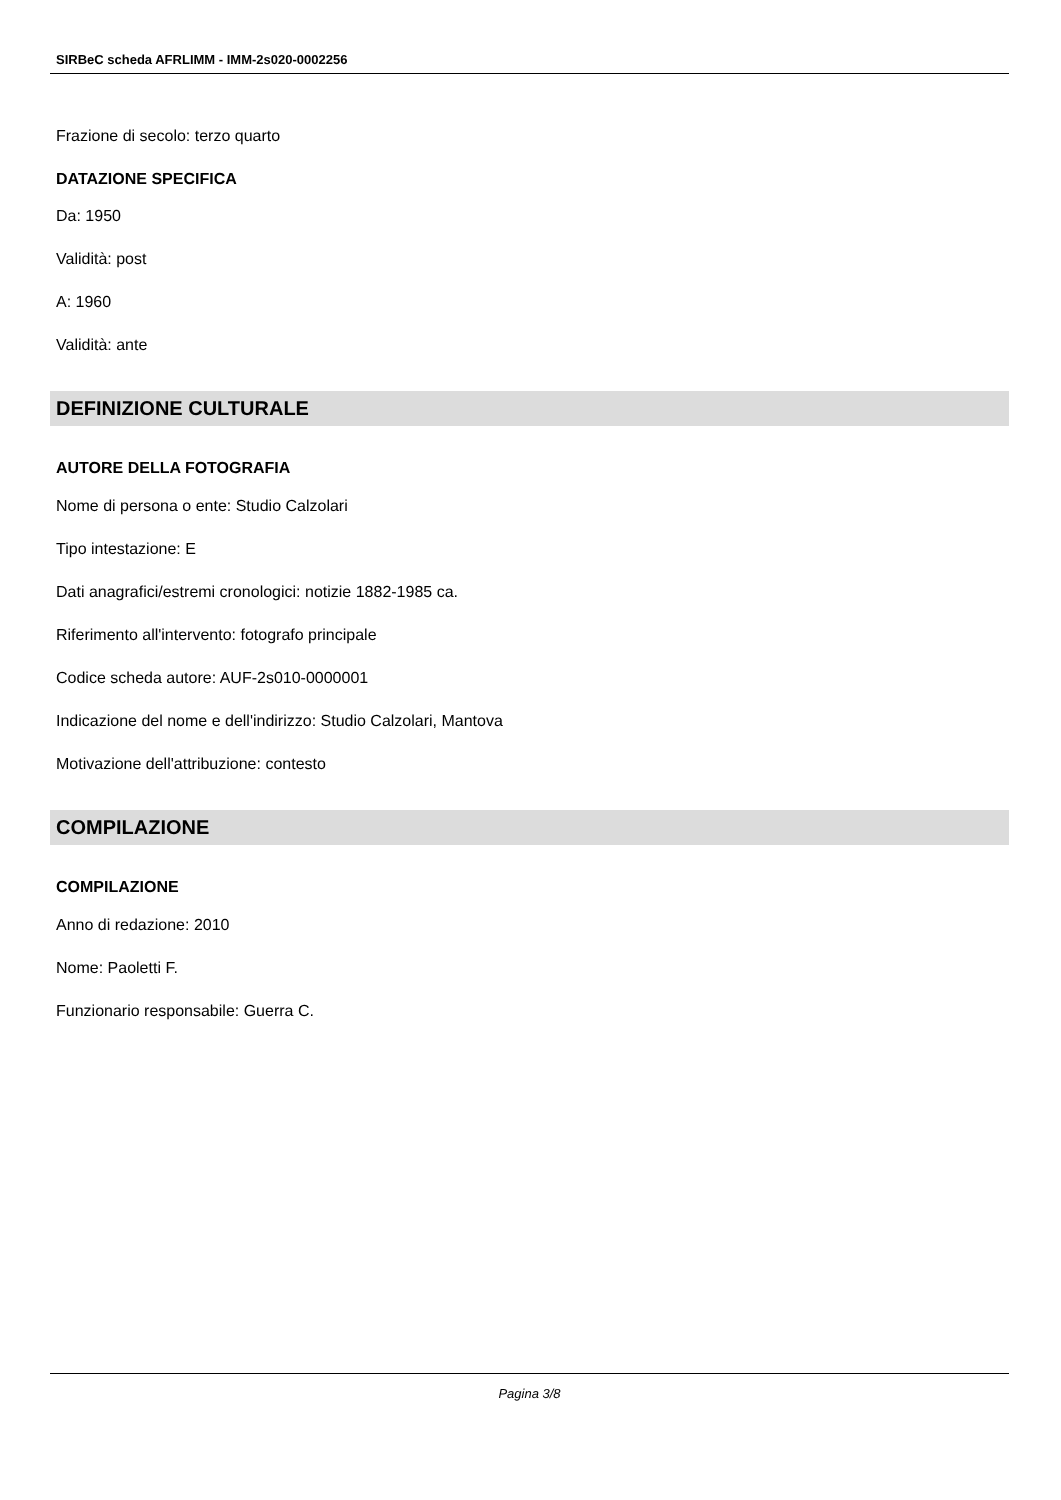SIRBeC scheda AFRLIMM - IMM-2s020-0002256
Frazione di secolo: terzo quarto
DATAZIONE SPECIFICA
Da: 1950
Validità: post
A: 1960
Validità: ante
DEFINIZIONE CULTURALE
AUTORE DELLA FOTOGRAFIA
Nome di persona o ente: Studio Calzolari
Tipo intestazione: E
Dati anagrafici/estremi cronologici: notizie 1882-1985 ca.
Riferimento all'intervento: fotografo principale
Codice scheda autore: AUF-2s010-0000001
Indicazione del nome e dell'indirizzo: Studio Calzolari, Mantova
Motivazione dell'attribuzione: contesto
COMPILAZIONE
COMPILAZIONE
Anno di redazione: 2010
Nome: Paoletti F.
Funzionario responsabile: Guerra C.
Pagina 3/8